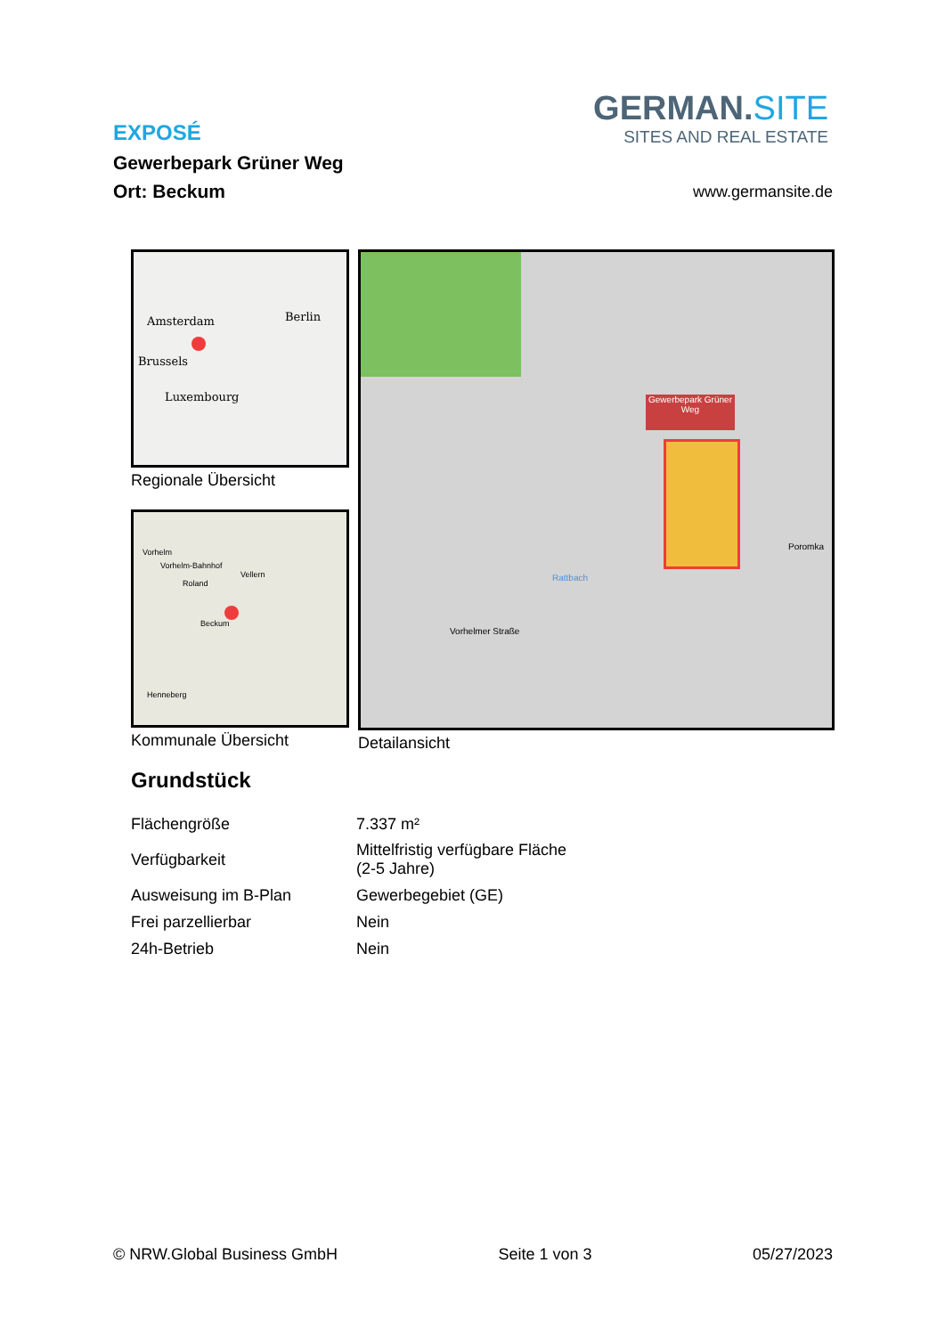EXPOSÉ
Gewerbepark Grüner Weg
Ort: Beckum
GERMAN.SITE
SITES AND REAL ESTATE
www.germansite.de
Amsterdam Berlin
Brussels
Luxembourg
Regionale Übersicht
Vorhelm
Vorhelm-Bahnhof
Vellern
Roland
Beckum
Henneberg
Kommunale Übersicht
Gewerbepark Grüner Weg
Vorhelmer Straße
Rattbach
Poromka
Detailansicht
Grundstück
| Flächengröße | 7.337 m² |
| Verfügbarkeit | Mittelfristig verfügbare Fläche (2-5 Jahre) |
| Ausweisung im B-Plan | Gewerbegebiet (GE) |
| Frei parzellierbar | Nein |
| 24h-Betrieb | Nein |
© NRW.Global Business GmbH Seite 1 von 3 05/27/2023